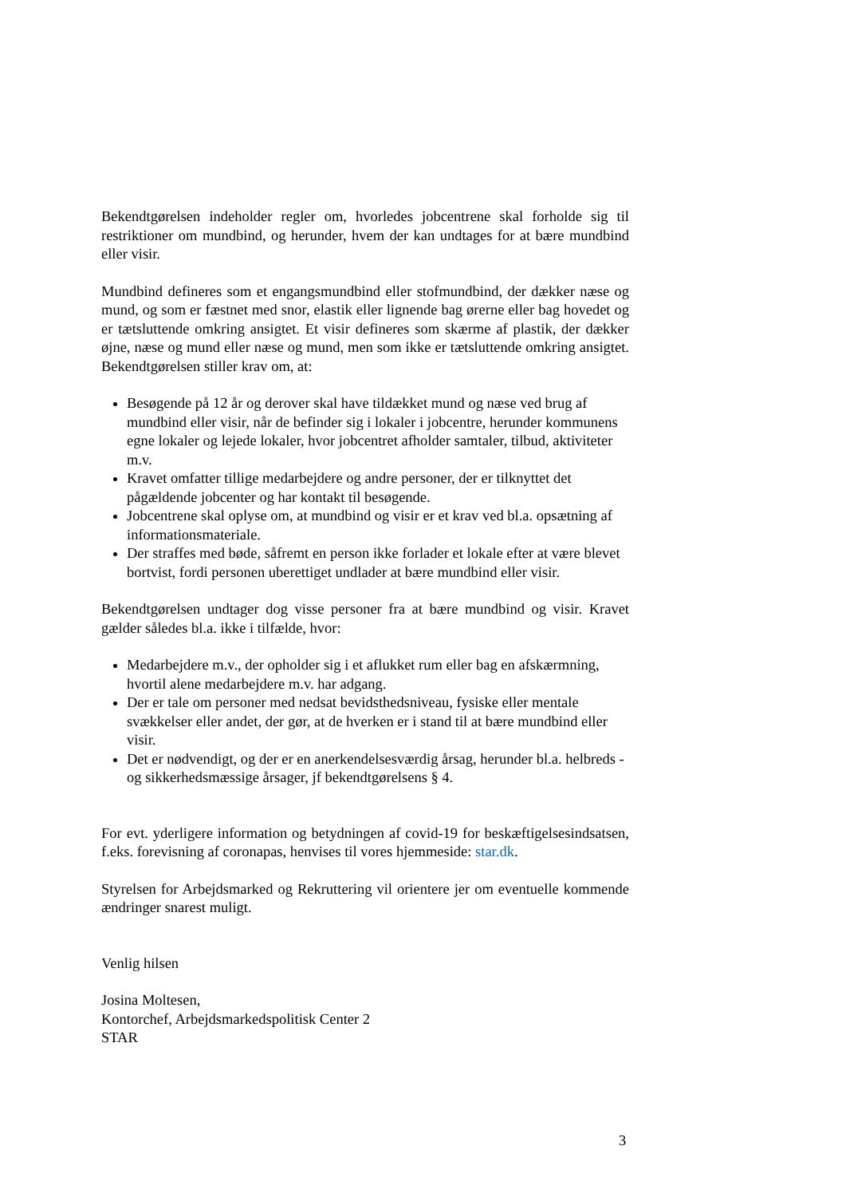Bekendtgørelsen indeholder regler om, hvorledes jobcentrene skal forholde sig til restriktioner om mundbind, og herunder, hvem der kan undtages for at bære mundbind eller visir.
Mundbind defineres som et engangsmundbind eller stofmundbind, der dækker næse og mund, og som er fæstnet med snor, elastik eller lignende bag ørerne eller bag hovedet og er tætsluttende omkring ansigtet. Et visir defineres som skærme af plastik, der dækker øjne, næse og mund eller næse og mund, men som ikke er tætsluttende omkring ansigtet. Bekendtgørelsen stiller krav om, at:
Besøgende på 12 år og derover skal have tildækket mund og næse ved brug af mundbind eller visir, når de befinder sig i lokaler i jobcentre, herunder kommunens egne lokaler og lejede lokaler, hvor jobcentret afholder samtaler, tilbud, aktiviteter m.v.
Kravet omfatter tillige medarbejdere og andre personer, der er tilknyttet det pågældende jobcenter og har kontakt til besøgende.
Jobcentrene skal oplyse om, at mundbind og visir er et krav ved bl.a. opsætning af informationsmateriale.
Der straffes med bøde, såfremt en person ikke forlader et lokale efter at være blevet bortvist, fordi personen uberettiget undlader at bære mundbind eller visir.
Bekendtgørelsen undtager dog visse personer fra at bære mundbind og visir. Kravet gælder således bl.a. ikke i tilfælde, hvor:
Medarbejdere m.v., der opholder sig i et aflukket rum eller bag en afskærmning, hvortil alene medarbejdere m.v. har adgang.
Der er tale om personer med nedsat bevidsthedsniveau, fysiske eller mentale svækkelser eller andet, der gør, at de hverken er i stand til at bære mundbind eller visir.
Det er nødvendigt, og der er en anerkendelsesværdig årsag, herunder bl.a. helbreds -og sikkerhedsmæssige årsager, jf bekendtgørelsens § 4.
For evt. yderligere information og betydningen af covid-19 for beskæftigelsesindsatsen, f.eks. forevisning af coronapas, henvises til vores hjemmeside: star.dk.
Styrelsen for Arbejdsmarked og Rekruttering vil orientere jer om eventuelle kommende ændringer snarest muligt.
Venlig hilsen
Josina Moltesen,
Kontorchef, Arbejdsmarkedspolitisk Center 2
STAR
3